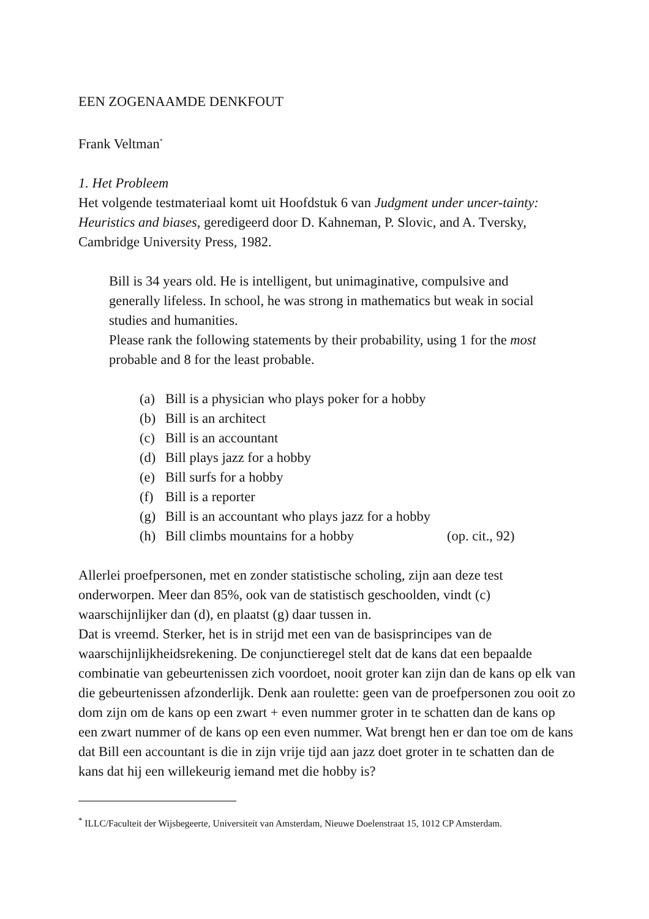EEN ZOGENAAMDE DENKFOUT
Frank Veltman<sup>*</sup>
1. Het Probleem
Het volgende testmateriaal komt uit Hoofdstuk 6 van Judgment under uncer-tainty: Heuristics and biases, geredigeerd door D. Kahneman, P. Slovic, and A. Tversky, Cambridge University Press, 1982.
Bill is 34 years old. He is intelligent, but unimaginative, compulsive and generally lifeless. In school, he was strong in mathematics but weak in social studies and humanities.
Please rank the following statements by their probability, using 1 for the most probable and 8 for the least probable.
(a) Bill is a physician who plays poker for a hobby
(b) Bill is an architect
(c) Bill is an accountant
(d) Bill plays jazz for a hobby
(e) Bill surfs for a hobby
(f) Bill is a reporter
(g) Bill is an accountant who plays jazz for a hobby
(h) Bill climbs mountains for a hobby (op. cit., 92)
Allerlei proefpersonen, met en zonder statistische scholing, zijn aan deze test onderworpen. Meer dan 85%, ook van de statistisch geschoolden, vindt (c) waarschijnlijker dan (d), en plaatst (g) daar tussen in.
Dat is vreemd. Sterker, het is in strijd met een van de basisprincipes van de waarschijnlijkheidsrekening. De conjunctieregel stelt dat de kans dat een bepaalde combinatie van gebeurtenissen zich voordoet, nooit groter kan zijn dan de kans op elk van die gebeurtenissen afzonderlijk. Denk aan roulette: geen van de proefpersonen zou ooit zo dom zijn om de kans op een zwart + even nummer groter in te schatten dan de kans op een zwart nummer of de kans op een even nummer. Wat brengt hen er dan toe om de kans dat Bill een accountant is die in zijn vrije tijd aan jazz doet groter in te schatten dan de kans dat hij een willekeurig iemand met die hobby is?
<sup>*</sup> ILLC/Faculteit der Wijsbegeerte, Universiteit van Amsterdam, Nieuwe Doelenstraat 15, 1012 CP Amsterdam.